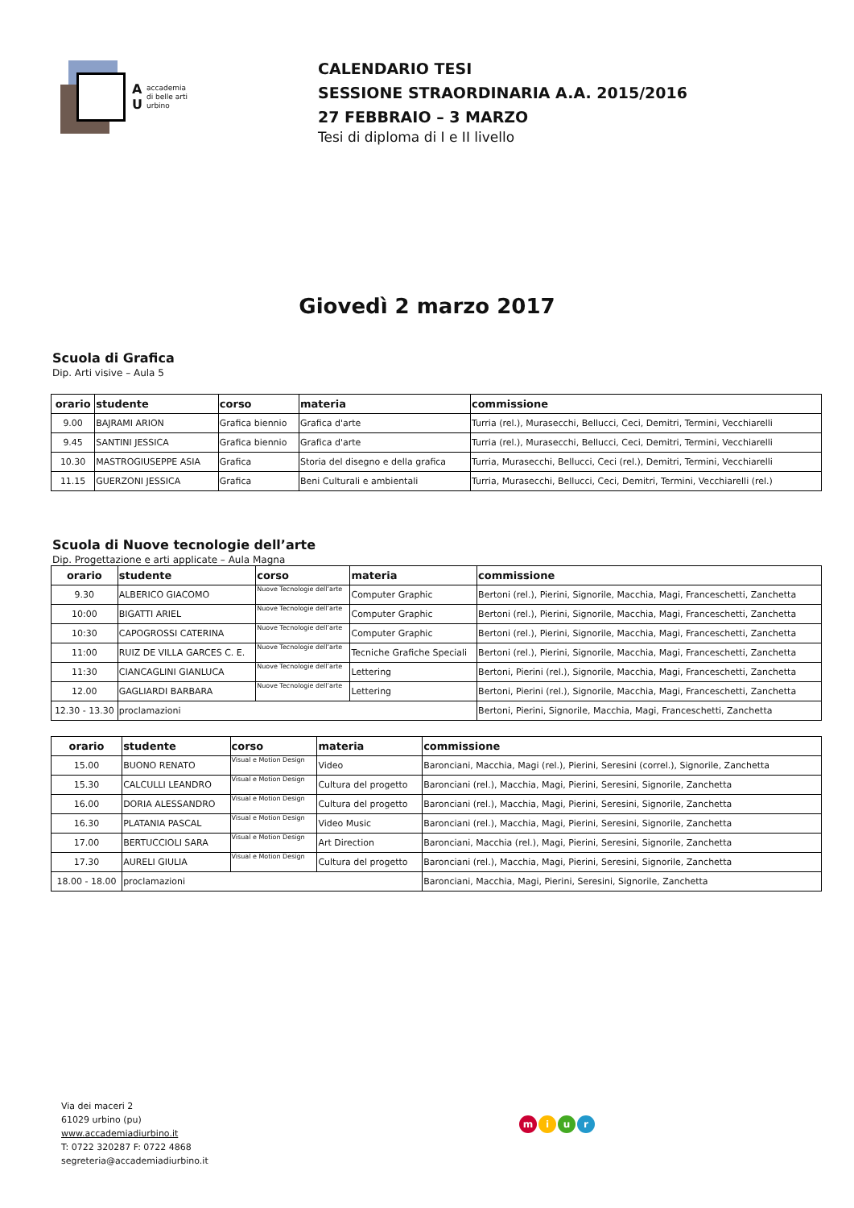A
U
accademia
di belle arti
urbino
CALENDARIO TESI
SESSIONE STRAORDINARIA A.A. 2015/2016
27 FEBBRAIO – 3 MARZO
Tesi di diploma di I e II livello
Giovedì 2 marzo 2017
Scuola di Grafica
Dip. Arti visive – Aula 5
| orario | studente | corso | materia | commissione |
| --- | --- | --- | --- | --- |
| 9.00 | BAJRAMI ARION | Grafica biennio | Grafica d'arte | Turria (rel.), Murasecchi, Bellucci, Ceci, Demitri, Termini, Vecchiarelli |
| 9.45 | SANTINI JESSICA | Grafica biennio | Grafica d'arte | Turria (rel.), Murasecchi, Bellucci, Ceci, Demitri, Termini, Vecchiarelli |
| 10.30 | MASTROGIUSEPPE ASIA | Grafica | Storia del disegno e della grafica | Turria, Murasecchi, Bellucci, Ceci (rel.), Demitri, Termini, Vecchiarelli |
| 11.15 | GUERZONI JESSICA | Grafica | Beni Culturali e ambientali | Turria, Murasecchi, Bellucci, Ceci, Demitri, Termini, Vecchiarelli (rel.) |
Scuola di Nuove tecnologie dell’arte
Dip. Progettazione e arti applicate – Aula Magna
| orario | studente | corso | materia | commissione |
| --- | --- | --- | --- | --- |
| 9.30 | ALBERICO GIACOMO | Nuove Tecnologie dell’arte | Computer Graphic | Bertoni (rel.), Pierini, Signorile, Macchia, Magi, Franceschetti, Zanchetta |
| 10:00 | BIGATTI ARIEL | Nuove Tecnologie dell’arte | Computer Graphic | Bertoni (rel.), Pierini, Signorile, Macchia, Magi, Franceschetti, Zanchetta |
| 10:30 | CAPOGROSSI CATERINA | Nuove Tecnologie dell’arte | Computer Graphic | Bertoni (rel.), Pierini, Signorile, Macchia, Magi, Franceschetti, Zanchetta |
| 11:00 | RUIZ DE VILLA GARCES C. E. | Nuove Tecnologie dell’arte | Tecniche Grafiche Speciali | Bertoni (rel.), Pierini, Signorile, Macchia, Magi, Franceschetti, Zanchetta |
| 11:30 | CIANCAGLINI GIANLUCA | Nuove Tecnologie dell’arte | Lettering | Bertoni, Pierini (rel.), Signorile, Macchia, Magi, Franceschetti, Zanchetta |
| 12.00 | GAGLIARDI BARBARA | Nuove Tecnologie dell’arte | Lettering | Bertoni, Pierini (rel.), Signorile, Macchia, Magi, Franceschetti, Zanchetta |
| 12.30 - 13.30 | proclamazioni | | | Bertoni, Pierini, Signorile, Macchia, Magi, Franceschetti, Zanchetta |
| orario | studente | corso | materia | commissione |
| --- | --- | --- | --- | --- |
| 15.00 | BUONO RENATO | Visual e Motion Design | Video | Baronciani, Macchia, Magi (rel.), Pierini, Seresini (correl.), Signorile, Zanchetta |
| 15.30 | CALCULLI LEANDRO | Visual e Motion Design | Cultura del progetto | Baronciani (rel.), Macchia, Magi, Pierini, Seresini, Signorile, Zanchetta |
| 16.00 | DORIA ALESSANDRO | Visual e Motion Design | Cultura del progetto | Baronciani (rel.), Macchia, Magi, Pierini, Seresini, Signorile, Zanchetta |
| 16.30 | PLATANIA PASCAL | Visual e Motion Design | Video Music | Baronciani (rel.), Macchia, Magi, Pierini, Seresini, Signorile, Zanchetta |
| 17.00 | BERTUCCIOLI SARA | Visual e Motion Design | Art Direction | Baronciani, Macchia (rel.), Magi, Pierini, Seresini, Signorile, Zanchetta |
| 17.30 | AURELI GIULIA | Visual e Motion Design | Cultura del progetto | Baronciani (rel.), Macchia, Magi, Pierini, Seresini, Signorile, Zanchetta |
| 18.00 - 18.00 | proclamazioni | | | Baronciani, Macchia, Magi, Pierini, Seresini, Signorile, Zanchetta |
Via dei maceri 2
61029 urbino (pu)
www.accademiadiurbino.it
T: 0722 320287 F: 0722 4868
segreteria@accademiadiurbino.it
miur